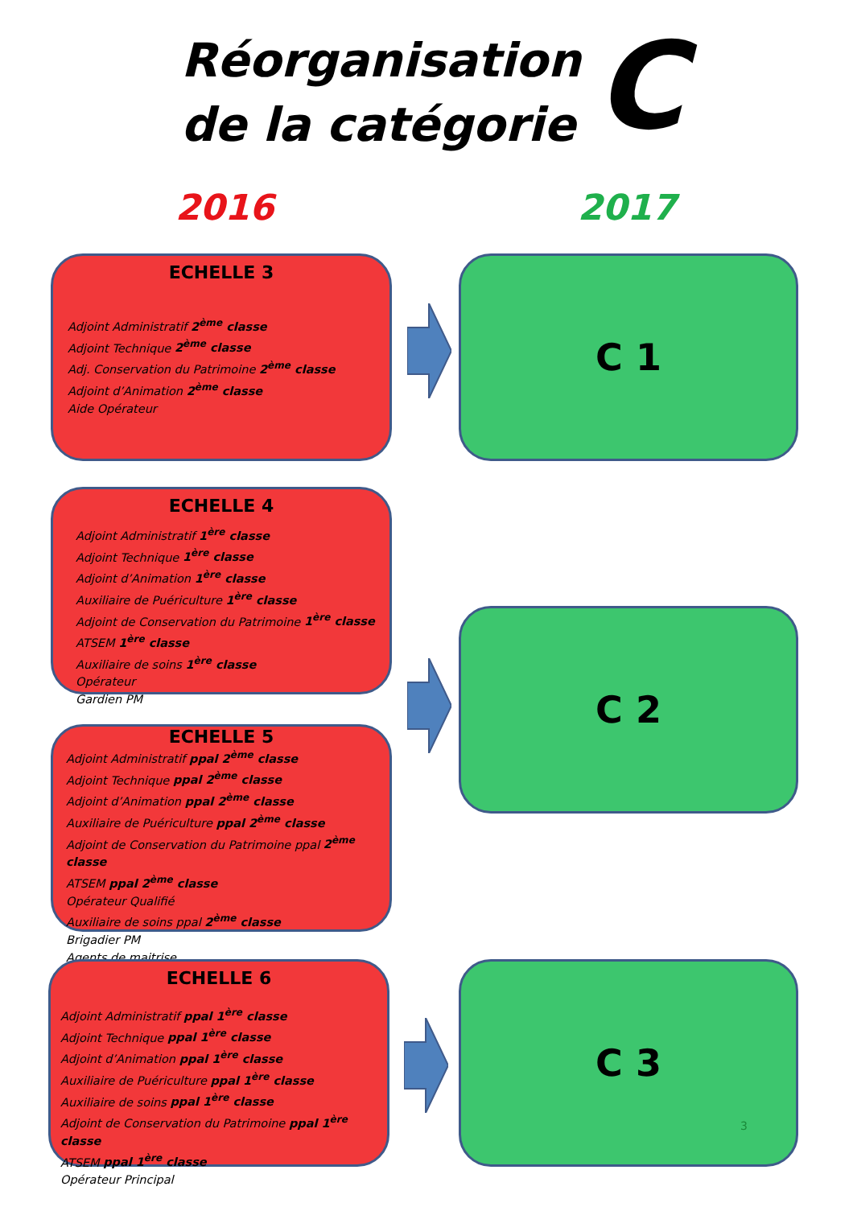Réorganisation
de la catégorie
C
2016 2017
ECHELLE 3
Adjoint Administratif 2<sup>ème</sup> classe
Adjoint Technique 2<sup>ème</sup> classe
Adj. Conservation du Patrimoine 2<sup>ème</sup> classe
Adjoint d’Animation 2<sup>ème</sup> classe
Aide Opérateur
ECHELLE 4
Adjoint Administratif 1<sup>ère</sup> classe
Adjoint Technique 1<sup>ère</sup> classe
Adjoint d’Animation 1<sup>ère</sup> classe
Auxiliaire de Puériculture 1<sup>ère</sup> classe
Adjoint de Conservation du Patrimoine 1<sup>ère</sup> classe
ATSEM 1<sup>ère</sup> classe
Auxiliaire de soins 1<sup>ère</sup> classe
Opérateur
Gardien PM
ECHELLE 5
Adjoint Administratif ppal 2<sup>ème</sup> classe
Adjoint Technique ppal 2<sup>ème</sup> classe
Adjoint d’Animation ppal 2<sup>ème</sup> classe
Auxiliaire de Puériculture ppal 2<sup>ème</sup> classe
Adjoint de Conservation du Patrimoine ppal 2<sup>ème</sup> classe
ATSEM ppal 2<sup>ème</sup> classe
Opérateur Qualifié
Auxiliaire de soins ppal 2<sup>ème</sup> classe
Brigadier PM
Agents de maitrise
ECHELLE 6
Adjoint Administratif ppal 1<sup>ère</sup> classe
Adjoint Technique ppal 1<sup>ère</sup> classe
Adjoint d’Animation ppal 1<sup>ère</sup> classe
Auxiliaire de Puériculture ppal 1<sup>ère</sup> classe
Auxiliaire de soins ppal 1<sup>ère</sup> classe
Adjoint de Conservation du Patrimoine ppal 1<sup>ère</sup> classe
ATSEM ppal 1<sup>ère</sup> classe
Opérateur Principal
C 1
C 2
C 3
3